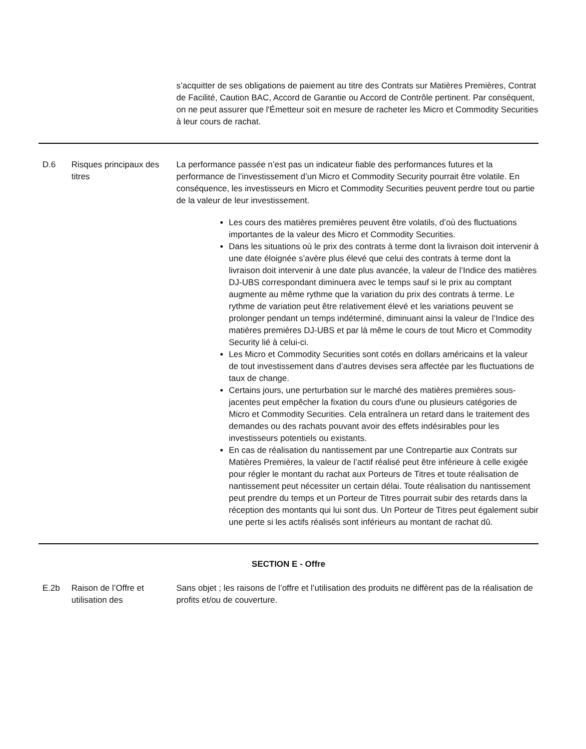| | | s’acquitter de ses obligations de paiement au titre des Contrats sur Matières Premières, Contrat de Facilité, Caution BAC, Accord de Garantie ou Accord de Contrôle pertinent. Par conséquent, on ne peut assurer que l'Émetteur soit en mesure de racheter les Micro et Commodity Securities à leur cours de rachat. |
| D.6 | Risques principaux des titres | La performance passée n’est pas un indicateur fiable des performances futures et la performance de l’investissement d’un Micro et Commodity Security pourrait être volatile. En conséquence, les investisseurs en Micro et Commodity Securities peuvent perdre tout ou partie de la valeur de leur investissement. Les cours des matières premières peuvent être volatils, d’où des fluctuations importantes de la valeur des Micro et Commodity Securities. Dans les situations où le prix des contrats à terme dont la livraison doit intervenir à une date éloignée s’avère plus élevé que celui des contrats à terme dont la livraison doit intervenir à une date plus avancée, la valeur de l’Indice des matières DJ-UBS correspondant diminuera avec le temps sauf si le prix au comptant augmente au même rythme que la variation du prix des contrats à terme. Le rythme de variation peut être relativement élevé et les variations peuvent se prolonger pendant un temps indéterminé, diminuant ainsi la valeur de l’Indice des matières premières DJ-UBS et par là même le cours de tout Micro et Commodity Security lié à celui-ci. Les Micro et Commodity Securities sont cotés en dollars américains et la valeur de tout investissement dans d’autres devises sera affectée par les fluctuations de taux de change. Certains jours, une perturbation sur le marché des matières premières sous-jacentes peut empêcher la fixation du cours d'une ou plusieurs catégories de Micro et Commodity Securities. Cela entraînera un retard dans le traitement des demandes ou des rachats pouvant avoir des effets indésirables pour les investisseurs potentiels ou existants. En cas de réalisation du nantissement par une Contrepartie aux Contrats sur Matières Premières, la valeur de l’actif réalisé peut être inférieure à celle exigée pour régler le montant du rachat aux Porteurs de Titres et toute réalisation de nantissement peut nécessiter un certain délai. Toute réalisation du nantissement peut prendre du temps et un Porteur de Titres pourrait subir des retards dans la réception des montants qui lui sont dus. Un Porteur de Titres peut également subir une perte si les actifs réalisés sont inférieurs au montant de rachat dû. |
| SECTION E - Offre | | |
| E.2b | Raison de l’Offre et utilisation des | Sans objet ; les raisons de l’offre et l’utilisation des produits ne diffèrent pas de la réalisation de profits et/ou de couverture. |